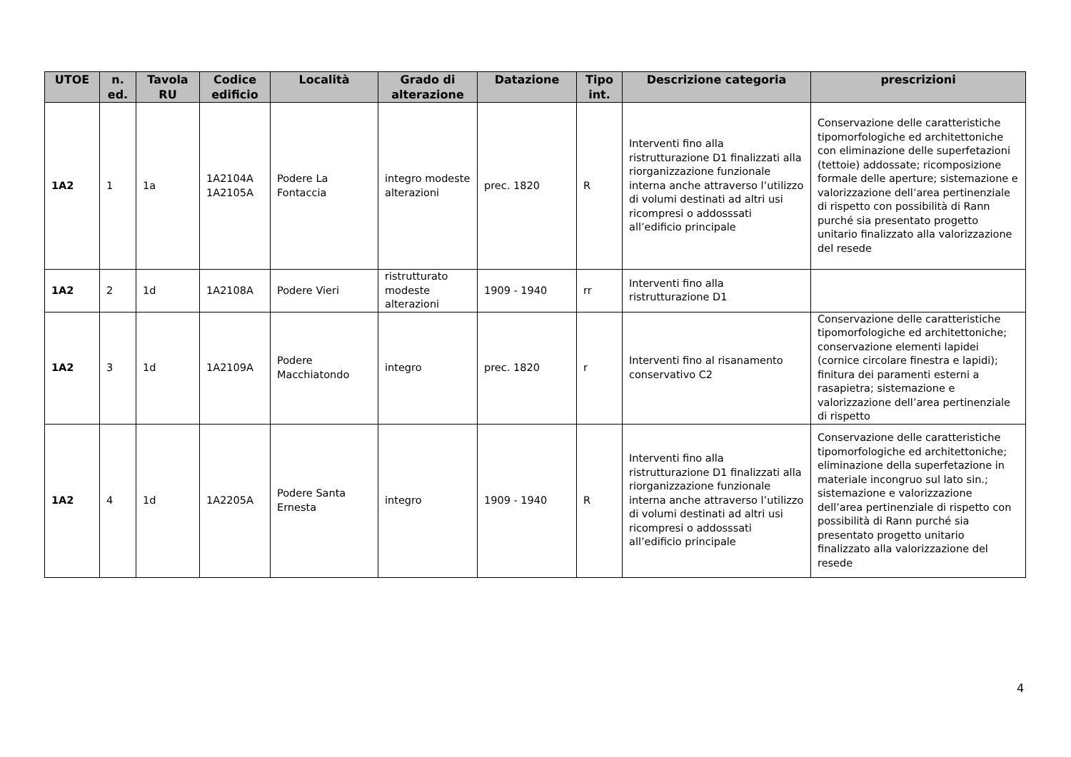| UTOE | n. ed. | Tavola RU | Codice edificio | Località | Grado di alterazione | Datazione | Tipo int. | Descrizione categoria | prescrizioni |
| --- | --- | --- | --- | --- | --- | --- | --- | --- | --- |
| 1A2 | 1 | 1a | 1A2104A 1A2105A | Podere La Fontaccia | integro modeste alterazioni | prec. 1820 | R | Interventi fino alla ristrutturazione D1 finalizzati alla riorganizzazione funzionale interna anche attraverso l’utilizzo di volumi destinati ad altri usi ricompresi o addosssati all’edificio principale | Conservazione delle caratteristiche tipomorfologiche ed architettoniche con eliminazione delle superfetazioni (tettoie) addossate; ricomposizione formale delle aperture; sistemazione e valorizzazione dell’area pertinenziale di rispetto con possibilità di Rann purché sia presentato progetto unitario finalizzato alla valorizzazione del resede |
| 1A2 | 2 | 1d | 1A2108A | Podere Vieri | ristrutturato modeste alterazioni | 1909 - 1940 | rr | Interventi fino alla ristrutturazione D1 | |
| 1A2 | 3 | 1d | 1A2109A | Podere Macchiatondo | integro | prec. 1820 | r | Interventi fino al risanamento conservativo C2 | Conservazione delle caratteristiche tipomorfologiche ed architettoniche; conservazione elementi lapidei (cornice circolare finestra e lapidi); finitura dei paramenti esterni a rasapietra; sistemazione e valorizzazione dell’area pertinenziale di rispetto |
| 1A2 | 4 | 1d | 1A2205A | Podere Santa Ernesta | integro | 1909 - 1940 | R | Interventi fino alla ristrutturazione D1 finalizzati alla riorganizzazione funzionale interna anche attraverso l’utilizzo di volumi destinati ad altri usi ricompresi o addosssati all’edificio principale | Conservazione delle caratteristiche tipomorfologiche ed architettoniche; eliminazione della superfetazione in materiale incongruo sul lato sin.; sistemazione e valorizzazione dell’area pertinenziale di rispetto con possibilità di Rann purché sia presentato progetto unitario finalizzato alla valorizzazione del resede |
4